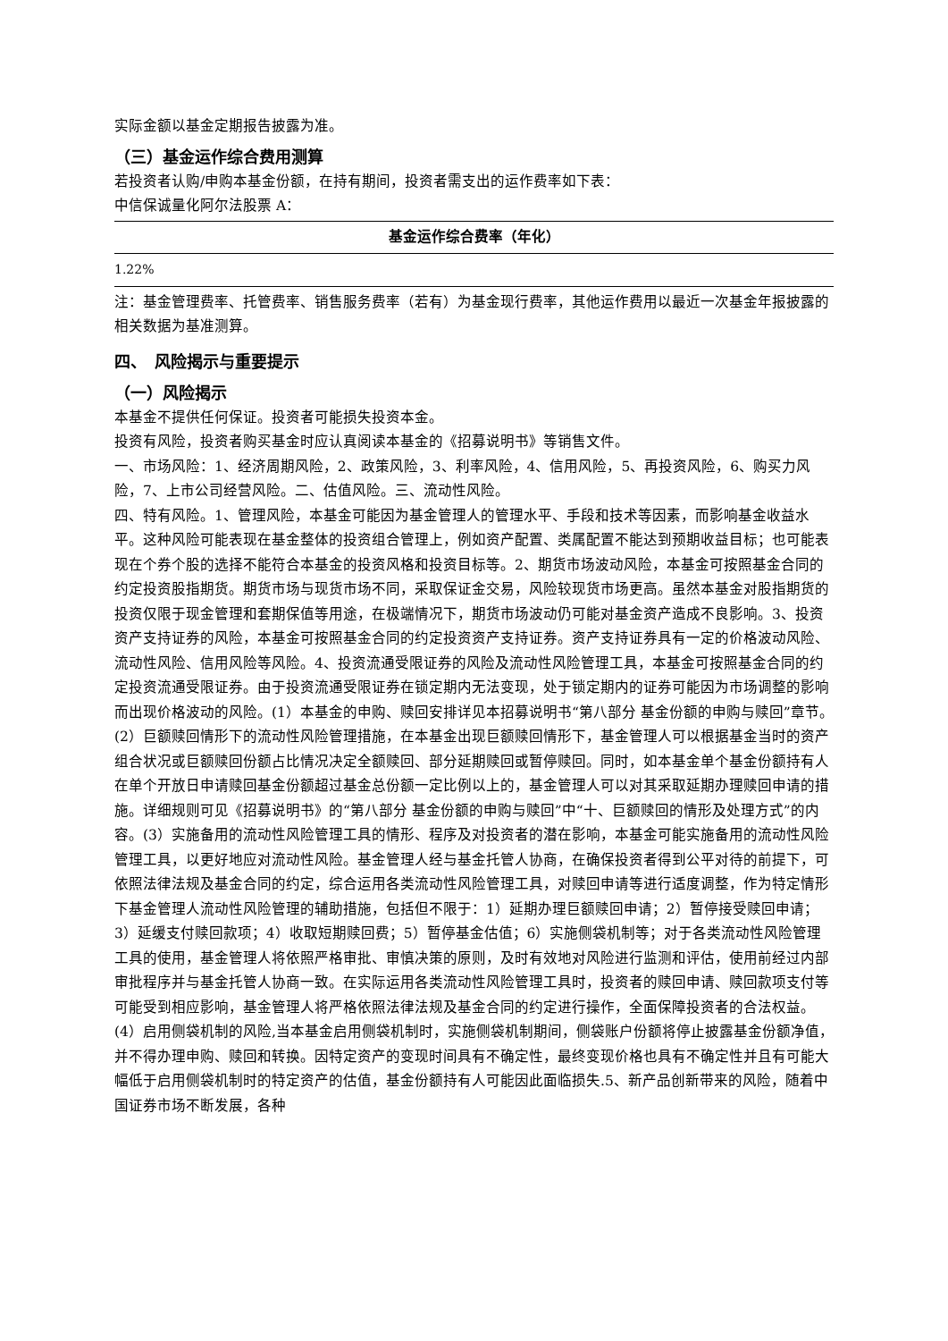实际金额以基金定期报告披露为准。
（三）基金运作综合费用测算
若投资者认购/申购本基金份额，在持有期间，投资者需支出的运作费率如下表：
中信保诚量化阿尔法股票 A：
| 基金运作综合费率（年化） |
| --- |
| 1.22% |
注：基金管理费率、托管费率、销售服务费率（若有）为基金现行费率，其他运作费用以最近一次基金年报披露的相关数据为基准测算。
四、　风险揭示与重要提示
（一）风险揭示
本基金不提供任何保证。投资者可能损失投资本金。
投资有风险，投资者购买基金时应认真阅读本基金的《招募说明书》等销售文件。
一、市场风险：1、经济周期风险，2、政策风险，3、利率风险，4、信用风险，5、再投资风险，6、购买力风险，7、上市公司经营风险。二、估值风险。三、流动性风险。
四、特有风险。1、管理风险，本基金可能因为基金管理人的管理水平、手段和技术等因素，而影响基金收益水平。这种风险可能表现在基金整体的投资组合管理上，例如资产配置、类属配置不能达到预期收益目标；也可能表现在个券个股的选择不能符合本基金的投资风格和投资目标等。2、期货市场波动风险，本基金可按照基金合同的约定投资股指期货。期货市场与现货市场不同，采取保证金交易，风险较现货市场更高。虽然本基金对股指期货的投资仅限于现金管理和套期保值等用途，在极端情况下，期货市场波动仍可能对基金资产造成不良影响。3、投资资产支持证券的风险，本基金可按照基金合同的约定投资资产支持证券。资产支持证券具有一定的价格波动风险、流动性风险、信用风险等风险。4、投资流通受限证券的风险及流动性风险管理工具，本基金可按照基金合同的约定投资流通受限证券。由于投资流通受限证券在锁定期内无法变现，处于锁定期内的证券可能因为市场调整的影响而出现价格波动的风险。(1）本基金的申购、赎回安排详见本招募说明书“第八部分 基金份额的申购与赎回”章节。(2）巨额赎回情形下的流动性风险管理措施，在本基金出现巨额赎回情形下，基金管理人可以根据基金当时的资产组合状况或巨额赎回份额占比情况决定全额赎回、部分延期赎回或暂停赎回。同时，如本基金单个基金份额持有人在单个开放日申请赎回基金份额超过基金总份额一定比例以上的，基金管理人可以对其采取延期办理赎回申请的措施。详细规则可见《招募说明书》的“第八部分 基金份额的申购与赎回”中“十、巨额赎回的情形及处理方式”的内容。(3）实施备用的流动性风险管理工具的情形、程序及对投资者的潜在影响，本基金可能实施备用的流动性风险管理工具，以更好地应对流动性风险。基金管理人经与基金托管人协商，在确保投资者得到公平对待的前提下，可依照法律法规及基金合同的约定，综合运用各类流动性风险管理工具，对赎回申请等进行适度调整，作为特定情形下基金管理人流动性风险管理的辅助措施，包括但不限于：1）延期办理巨额赎回申请；2）暂停接受赎回申请；3）延缓支付赎回款项；4）收取短期赎回费；5）暂停基金估值；6）实施侧袋机制等；对于各类流动性风险管理工具的使用，基金管理人将依照严格审批、审慎决策的原则，及时有效地对风险进行监测和评估，使用前经过内部审批程序并与基金托管人协商一致。在实际运用各类流动性风险管理工具时，投资者的赎回申请、赎回款项支付等可能受到相应影响，基金管理人将严格依照法律法规及基金合同的约定进行操作，全面保障投资者的合法权益。(4）启用侧袋机制的风险,当本基金启用侧袋机制时，实施侧袋机制期间，侧袋账户份额将停止披露基金份额净值，并不得办理申购、赎回和转换。因特定资产的变现时间具有不确定性，最终变现价格也具有不确定性并且有可能大幅低于启用侧袋机制时的特定资产的估值，基金份额持有人可能因此面临损失.5、新产品创新带来的风险，随着中国证券市场不断发展，各种